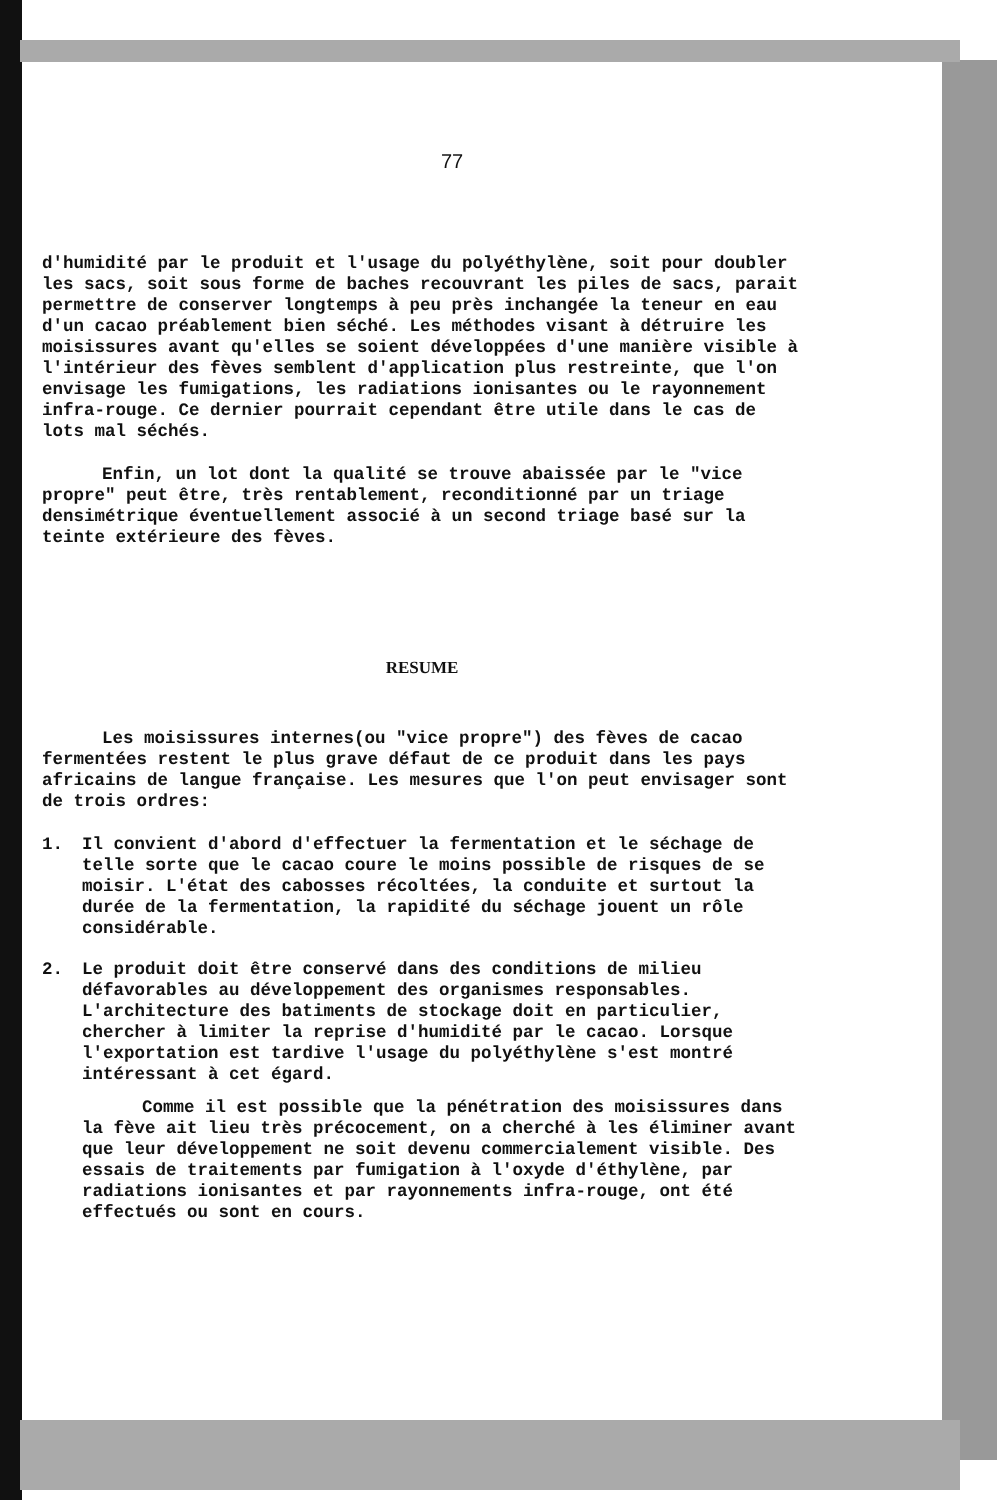77
d'humidité par le produit et l'usage du polyéthylène, soit pour doubler les sacs, soit sous forme de baches recouvrant les piles de sacs, parait permettre de conserver longtemps à peu près inchangée la teneur en eau d'un cacao préablement bien séché. Les méthodes visant à détruire les moisissures avant qu'elles se soient développées d'une manière visible à l'intérieur des fèves semblent d'application plus restreinte, que l'on envisage les fumigations, les radiations ionisantes ou le rayonnement infra-rouge. Ce dernier pourrait cependant être utile dans le cas de lots mal séchés.
Enfin, un lot dont la qualité se trouve abaissée par le "vice propre" peut être, très rentablement, reconditionné par un triage densimétrique éventuellement associé à un second triage basé sur la teinte extérieure des fèves.
RESUME
Les moisissures internes(ou "vice propre") des fèves de cacao fermentées restent le plus grave défaut de ce produit dans les pays africains de langue française. Les mesures que l'on peut envisager sont de trois ordres:
1. Il convient d'abord d'effectuer la fermentation et le séchage de telle sorte que le cacao coure le moins possible de risques de se moisir. L'état des cabosses récoltées, la conduite et surtout la durée de la fermentation, la rapidité du séchage jouent un rôle considérable.
2. Le produit doit être conservé dans des conditions de milieu défavorables au développement des organismes responsables. L'architecture des batiments de stockage doit en particulier, chercher à limiter la reprise d'humidité par le cacao. Lorsque l'exportation est tardive l'usage du polyéthylène s'est montré intéressant à cet égard.
Comme il est possible que la pénétration des moisissures dans la fève ait lieu très précocement, on a cherché à les éliminer avant que leur développement ne soit devenu commercialement visible. Des essais de traitements par fumigation à l'oxyde d'éthylène, par radiations ionisantes et par rayonnements infra-rouge, ont été effectués ou sont en cours.